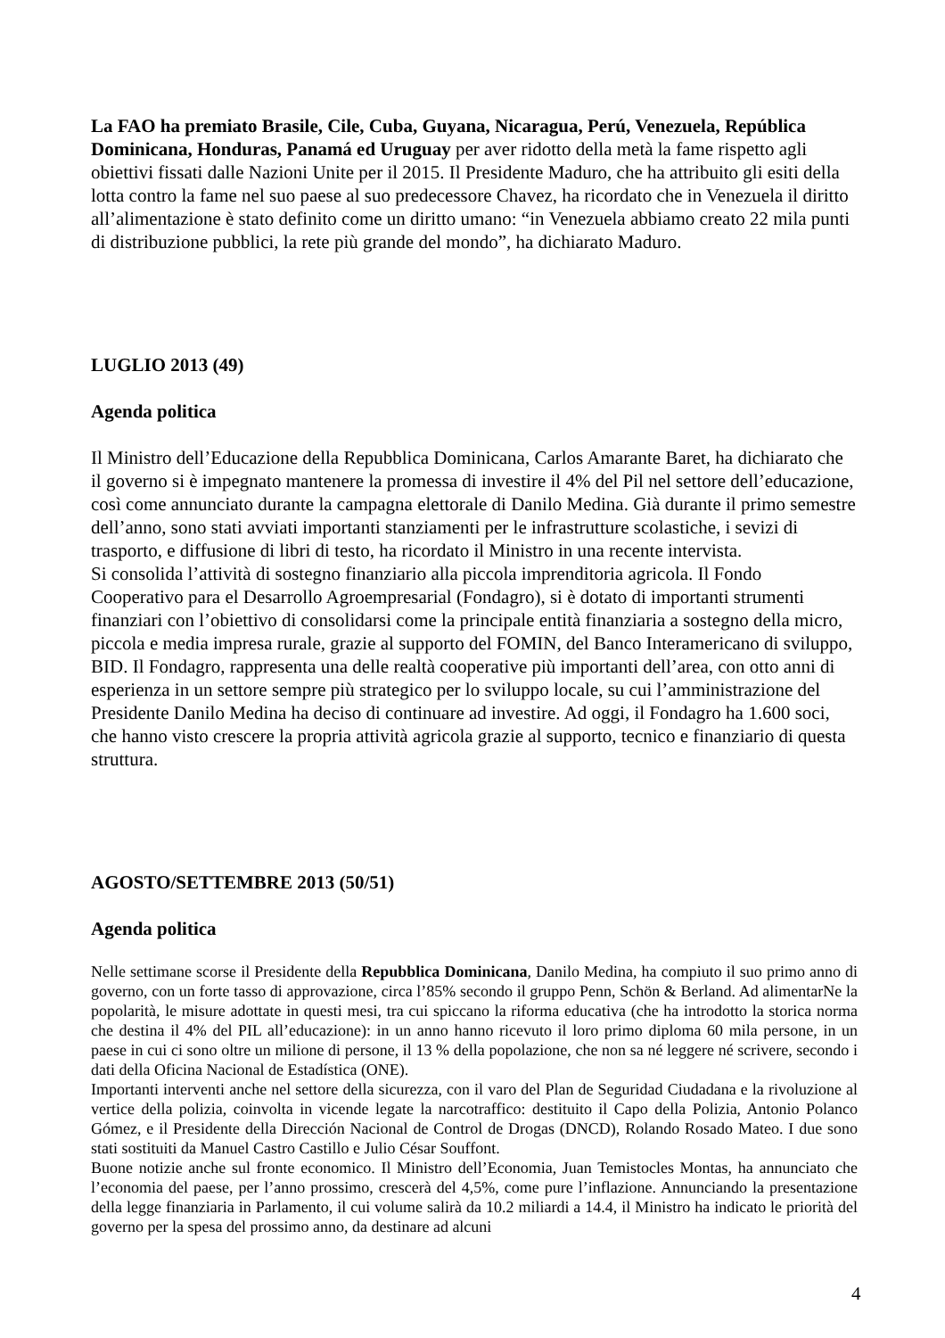La FAO ha premiato Brasile, Cile, Cuba, Guyana, Nicaragua, Perú, Venezuela, República Dominicana, Honduras, Panamá ed Uruguay per aver ridotto della metà la fame rispetto agli obiettivi fissati dalle Nazioni Unite per il 2015. Il Presidente Maduro, che ha attribuito gli esiti della lotta contro la fame nel suo paese al suo predecessore Chavez, ha ricordato che in Venezuela il diritto all’alimentazione è stato definito come un diritto umano: “in Venezuela abbiamo creato 22 mila punti di distribuzione pubblici, la rete più grande del mondo”, ha dichiarato Maduro.
LUGLIO 2013 (49)
Agenda politica
Il Ministro dell’Educazione della Repubblica Dominicana, Carlos Amarante Baret, ha dichiarato che il governo si è impegnato mantenere la promessa di investire il 4% del Pil nel settore dell’educazione, così come annunciato durante la campagna elettorale di Danilo Medina. Già durante il primo semestre dell’anno, sono stati avviati importanti stanziamenti per le infrastrutture scolastiche, i sevizi di trasporto, e diffusione di libri di testo, ha ricordato il Ministro in una recente intervista.
Si consolida l’attività di sostegno finanziario alla piccola imprenditoria agricola. Il Fondo Cooperativo para el Desarrollo Agroempresarial (Fondagro), si è dotato di importanti strumenti finanziari con l’obiettivo di consolidarsi come la principale entità finanziaria a sostegno della micro, piccola e media impresa rurale, grazie al supporto del FOMIN, del Banco Interamericano di sviluppo, BID. Il Fondagro, rappresenta una delle realtà cooperative più importanti dell’area, con otto anni di esperienza in un settore sempre più strategico per lo sviluppo locale, su cui l’amministrazione del Presidente Danilo Medina ha deciso di continuare ad investire. Ad oggi, il Fondagro ha 1.600 soci, che hanno visto crescere la propria attività agricola grazie al supporto, tecnico e finanziario di questa struttura.
AGOSTO/SETTEMBRE 2013 (50/51)
Agenda politica
Nelle settimane scorse il Presidente della Repubblica Dominicana, Danilo Medina, ha compiuto il suo primo anno di governo, con un forte tasso di approvazione, circa l’85% secondo il gruppo Penn, Schön & Berland. Ad alimentarNe la popolarità, le misure adottate in questi mesi, tra cui spiccano la riforma educativa (che ha introdotto la storica norma che destina il 4% del PIL all’educazione): in un anno hanno ricevuto il loro primo diploma 60 mila persone, in un paese in cui ci sono oltre un milione di persone, il 13 % della popolazione, che non sa né leggere né scrivere, secondo i dati della Oficina Nacional de Estadística (ONE).
Importanti interventi anche nel settore della sicurezza, con il varo del Plan de Seguridad Ciudadana e la rivoluzione al vertice della polizia, coinvolta in vicende legate la narcotraffico: destituito il Capo della Polizia, Antonio Polanco Gómez, e il Presidente della Dirección Nacional de Control de Drogas (DNCD), Rolando Rosado Mateo. I due sono stati sostituiti da Manuel Castro Castillo e Julio César Souffont.
Buone notizie anche sul fronte economico. Il Ministro dell’Economia, Juan Temistocles Montas, ha annunciato che l’economia del paese, per l’anno prossimo, crescerà del 4,5%, come pure l’inflazione. Annunciando la presentazione della legge finanziaria in Parlamento, il cui volume salirà da 10.2 miliardi a 14.4, il Ministro ha indicato le priorità del governo per la spesa del prossimo anno, da destinare ad alcuni
4